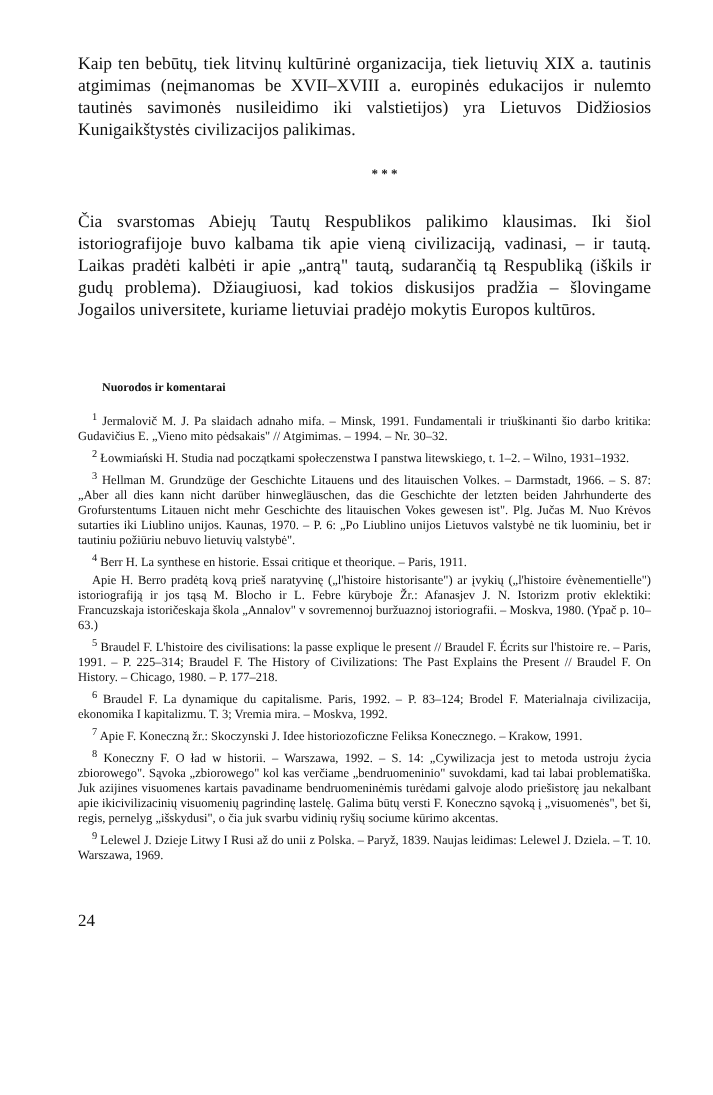Kaip ten bebūtų, tiek litvinų kultūrinė organizacija, tiek lietuvių XIX a. tautinis atgimimas (neįmanomas be XVII–XVIII a. europinės edukacijos ir nulemto tautinės savimonės nusileidimo iki valstietijos) yra Lietuvos Didžiosios Kunigaikštystės civilizacijos palikimas.
* * *
Čia svarstomas Abiejų Tautų Respublikos palikimo klausimas. Iki šiol istoriografijoje buvo kalbama tik apie vieną civilizaciją, vadinasi, – ir tautą. Laikas pradėti kalbėti ir apie „antrą" tautą, sudarančią tą Respubliką (iškils ir gudų problema). Džiaugiuosi, kad tokios diskusijos pradžia – šlovingame Jogailos universitete, kuriame lietuviai pradėjo mokytis Europos kultūros.
Nuorodos ir komentarai
<sup>1</sup> Jermalovič M. J. Pa slaidach adnaho mifa. – Minsk, 1991. Fundamentali ir triuškinanti šio darbo kritika: Gudavičius E. „Vieno mito pėdsakais" // Atgimimas. – 1994. – Nr. 30–32.
<sup>2</sup> Łowmiański H. Studia nad początkami społeczenstwa I panstwa litewskiego, t. 1–2. – Wilno, 1931–1932.
<sup>3</sup> Hellman M. Grundzüge der Geschichte Litauens und des litauischen Volkes. – Darmstadt, 1966. – S. 87: „Aber all dies kann nicht darüber hinwegläuschen, das die Geschichte der letzten beiden Jahrhunderte des Grofurstentums Litauen nicht mehr Geschichte des litauischen Vokes gewesen ist". Plg. Jučas M. Nuo Krėvos sutarties iki Liublino unijos. Kaunas, 1970. – P. 6: „Po Liublino unijos Lietuvos valstybė ne tik luominiu, bet ir tautiniu požiūriu nebuvo lietuvių valstybė".
<sup>4</sup> Berr H. La synthese en historie. Essai critique et theorique. – Paris, 1911.
Apie H. Berro pradėtą kovą prieš naratyvinę („l'histoire historisante") ar įvykių („l'histoire évènementielle") istoriografiją ir jos tąsą M. Blocho ir L. Febre kūryboje Žr.: Afanasjev J. N. Istorizm protiv eklektiki: Francuzskaja istoričeskaja škola „Annalov" v sovremennoj buržuaznoj istoriografii. – Moskva, 1980. (Ypač p. 10–63.)
<sup>5</sup> Braudel F. L'histoire des civilisations: la passe explique le present // Braudel F. Écrits sur l'histoire re. – Paris, 1991. – P. 225–314; Braudel F. The History of Civilizations: The Past Explains the Present // Braudel F. On History. – Chicago, 1980. – P. 177–218.
<sup>6</sup> Braudel F. La dynamique du capitalisme. Paris, 1992. – P. 83–124; Brodel F. Materialnaja civilizacija, ekonomika I kapitalizmu. T. 3; Vremia mira. – Moskva, 1992.
<sup>7</sup> Apie F. Koneczną žr.: Skoczynski J. Idee historiozoficzne Feliksa Konecznego. – Krakow, 1991.
<sup>8</sup> Koneczny F. O ład w historii. – Warszawa, 1992. – S. 14: „Cywilizacja jest to metoda ustroju życia zbiorowego". Sąvoka „zbiorowego" kol kas verčiame „bendruomeninio" suvokdami, kad tai labai problematiška. Juk azijines visuomenes kartais pavadiname bendruomeninėmis turėdami galvoje alodo priešistorę jau nekalbant apie ikicivilizacinių visuomenių pagrindinę lastelę. Galima būtų versti F. Koneczno sąvoką į „visuomenės", bet ši, regis, pernelyg „išskydusi", o čia juk svarbu vidinių ryšių sociume kūrimo akcentas.
<sup>9</sup> Lelewel J. Dzieje Litwy I Rusi až do unii z Polska. – Paryž, 1839. Naujas leidimas: Lelewel J. Dziela. – T. 10. Warszawa, 1969.
24